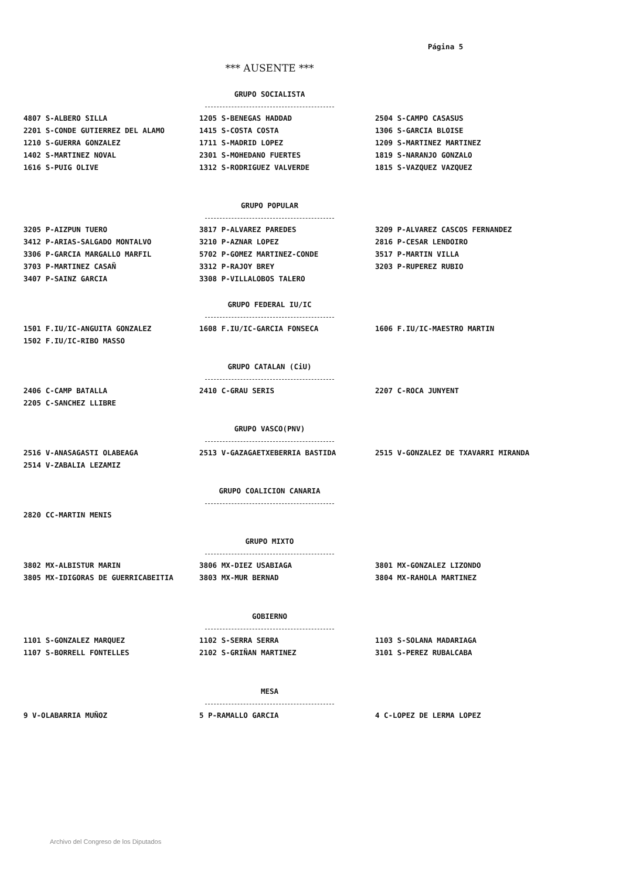Página 5
*** AUSENTE ***
GRUPO SOCIALISTA
4807 S-ALBERO SILLA
2201 S-CONDE GUTIERREZ DEL ALAMO
1210 S-GUERRA GONZALEZ
1402 S-MARTINEZ NOVAL
1616 S-PUIG OLIVE
1205 S-BENEGAS HADDAD
1415 S-COSTA COSTA
1711 S-MADRID LOPEZ
2301 S-MOHEDANO FUERTES
1312 S-RODRIGUEZ VALVERDE
2504 S-CAMPO CASASUS
1306 S-GARCIA BLOISE
1209 S-MARTINEZ MARTINEZ
1819 S-NARANJO GONZALO
1815 S-VAZQUEZ VAZQUEZ
GRUPO POPULAR
3205 P-AIZPUN TUERO
3412 P-ARIAS-SALGADO MONTALVO
3306 P-GARCIA MARGALLO MARFIL
3703 P-MARTINEZ CASAÑ
3407 P-SAINZ GARCIA
3817 P-ALVAREZ PAREDES
3210 P-AZNAR LOPEZ
5702 P-GOMEZ MARTINEZ-CONDE
3312 P-RAJOY BREY
3308 P-VILLALOBOS TALERO
3209 P-ALVAREZ CASCOS FERNANDEZ
2816 P-CESAR LENDOIRO
3517 P-MARTIN VILLA
3203 P-RUPEREZ RUBIO
GRUPO FEDERAL IU/IC
1501 F.IU/IC-ANGUITA GONZALEZ
1502 F.IU/IC-RIBO MASSO
1608 F.IU/IC-GARCIA FONSECA 1606 F.IU/IC-MAESTRO MARTIN
GRUPO CATALAN (CiU)
2406 C-CAMP BATALLA
2205 C-SANCHEZ LLIBRE
2410 C-GRAU SERIS 2207 C-ROCA JUNYENT
GRUPO VASCO(PNV)
2516 V-ANASAGASTI OLABEAGA
2514 V-ZABALIA LEZAMIZ
2513 V-GAZAGAETXEBERRIA BASTIDA 2515 V-GONZALEZ DE TXAVARRI MIRANDA
GRUPO COALICION CANARIA
2820 CC-MARTIN MENIS
GRUPO MIXTO
3802 MX-ALBISTUR MARIN
3805 MX-IDIGORAS DE GUERRICABEITIA
3806 MX-DIEZ USABIAGA
3803 MX-MUR BERNAD
3801 MX-GONZALEZ LIZONDO
3804 MX-RAHOLA MARTINEZ
GOBIERNO
1101 S-GONZALEZ MARQUEZ
1107 S-BORRELL FONTELLES
1102 S-SERRA SERRA
2102 S-GRIÑAN MARTINEZ
1103 S-SOLANA MADARIAGA
3101 S-PEREZ RUBALCABA
MESA
9 V-OLABARRIA MUÑOZ 5 P-RAMALLO GARCIA 4 C-LOPEZ DE LERMA LOPEZ
Archivo del Congreso de los Diputados